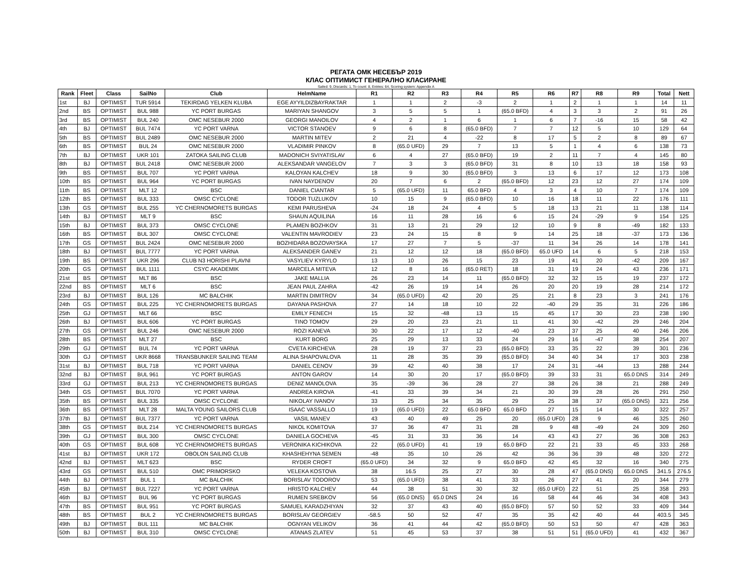РЕГАТА ОМК НЕСЕБЪР 2019
КЛАС ОПТИМИСТ ГЕНЕРАЛНО КЛАСИРАНЕ
Sailed: 9, Discards: 1, To count: 8, Entries: 64, Scoring system: Appendix A
| Rank | Fleet | Class | SailNo | Club | HelmName | R1 | R2 | R3 | R4 | R5 | R6 | R7 | R8 | R9 | Total | Nett |
| --- | --- | --- | --- | --- | --- | --- | --- | --- | --- | --- | --- | --- | --- | --- | --- | --- |
| 1st | BJ | OPTIMIST | TUR 5914 | TEKIRDAG YELKEN KLUBA | EGE AYYILDIZBAYRAKTAR | 1 | 1 | 2 | -3 | 2 | 1 | 2 | 1 | 1 | 14 | 11 |
| 2nd | BS | OPTIMIST | BUL 988 | YC PORT BURGAS | MARIYAN SHANGOV | 3 | 5 | 5 | 1 | (65.0 BFD) | 4 | 3 | 3 | 2 | 91 | 26 |
| 3rd | BS | OPTIMIST | BUL 240 | OMC NESEBUR 2000 | GEORGI MANOILOV | 4 | 2 | 1 | 6 | 1 | 6 | 7 | -16 | 15 | 58 | 42 |
| 4th | BJ | OPTIMIST | BUL 7474 | YC PORT VARNA | VICTOR STANOEV | 9 | 6 | 8 | (65.0 BFD) | 7 | 7 | 12 | 5 | 10 | 129 | 64 |
| 5th | BS | OPTIMIST | BUL 2489 | OMC NESEBUR 2000 | MARTIN MITEV | 2 | 21 | 4 | -22 | 8 | 17 | 5 | 2 | 8 | 89 | 67 |
| 6th | BS | OPTIMIST | BUL 24 | OMC NESEBUR 2000 | VLADIMIR PINKOV | 8 | (65.0 UFD) | 29 | 7 | 13 | 5 | 1 | 4 | 6 | 138 | 73 |
| 7th | BJ | OPTIMIST | UKR 101 | ZATOKA SAILING CLUB | MADONICH SVIYATISLAV | 6 | 4 | 27 | (65.0 BFD) | 19 | 2 | 11 | 7 | 4 | 145 | 80 |
| 8th | BJ | OPTIMIST | BUL 2418 | OMC NESEBUR 2000 | ALEKSANDAR VANGELOV | 7 | 3 | 3 | (65.0 BFD) | 31 | 8 | 10 | 13 | 18 | 158 | 93 |
| 9th | BS | OPTIMIST | BUL 707 | YC PORT VARNA | KALOYAN KALCHEV | 18 | 9 | 30 | (65.0 BFD) | 3 | 13 | 6 | 17 | 12 | 173 | 108 |
| 10th | BS | OPTIMIST | BUL 964 | YC PORT BURGAS | IVAN NAYDENOV | 20 | 7 | 6 | 2 | (65.0 BFD) | 12 | 23 | 12 | 27 | 174 | 109 |
| 11th | BS | OPTIMIST | MLT 12 | BSC | DANIEL CIANTAR | 5 | (65.0 UFD) | 11 | 65.0 BFD | 4 | 3 | 4 | 10 | 7 | 174 | 109 |
| 12th | BS | OPTIMIST | BUL 333 | OMSC CYCLONE | TODOR TUZLUKOV | 10 | 15 | 9 | (65.0 BFD) | 10 | 16 | 18 | 11 | 22 | 176 | 111 |
| 13th | GS | OPTIMIST | BUL 255 | YC CHERNOMORETS BURGAS | KEMI PARUSHEVA | -24 | 18 | 24 | 4 | 5 | 18 | 13 | 21 | 11 | 138 | 114 |
| 14th | BJ | OPTIMIST | MLT 9 | BSC | SHAUN AQUILINA | 16 | 11 | 28 | 16 | 6 | 15 | 24 | -29 | 9 | 154 | 125 |
| 15th | BJ | OPTIMIST | BUL 373 | OMSC CYCLONE | PLAMEN BOZHKOV | 31 | 13 | 21 | 29 | 12 | 10 | 9 | 8 | -49 | 182 | 133 |
| 16th | BS | OPTIMIST | BUL 307 | OMSC CYCLONE | VALENTIN MAVRODIEV | 23 | 24 | 15 | 8 | 9 | 14 | 25 | 18 | -37 | 173 | 136 |
| 17th | GS | OPTIMIST | BUL 2424 | OMC NESEBUR 2000 | BOZHIDARA BOZOVAYSKA | 17 | 27 | 7 | 5 | -37 | 11 | 34 | 26 | 14 | 178 | 141 |
| 18th | BJ | OPTIMIST | BUL 7777 | YC PORT VARNA | ALEKSANDER GANEV | 21 | 12 | 12 | 18 | (65.0 BFD) | 65.0 UFD | 14 | 6 | 5 | 218 | 153 |
| 19th | BS | OPTIMIST | UKR 296 | CLUB N3 HORISHI PLAVNI | VASYLIEV KYRYLO | 13 | 10 | 26 | 15 | 23 | 19 | 41 | 20 | -42 | 209 | 167 |
| 20th | GS | OPTIMIST | BUL 1111 | CSYC AKADEMIK | MARCELA MITEVA | 12 | 8 | 16 | (65.0 RET) | 18 | 31 | 19 | 24 | 43 | 236 | 171 |
| 21st | BS | OPTIMIST | MLT 86 | BSC | JAKE MALLIA | 26 | 23 | 14 | 11 | (65.0 BFD) | 32 | 32 | 15 | 19 | 237 | 172 |
| 22nd | BS | OPTIMIST | MLT 6 | BSC | JEAN PAUL ZAHRA | -42 | 26 | 19 | 14 | 26 | 20 | 20 | 19 | 28 | 214 | 172 |
| 23rd | BJ | OPTIMIST | BUL 126 | MC BALCHIK | MARTIN DIMITROV | 34 | (65.0 UFD) | 42 | 20 | 25 | 21 | 8 | 23 | 3 | 241 | 176 |
| 24th | GS | OPTIMIST | BUL 225 | YC CHERNOMORETS BURGAS | DAYANA PASHOVA | 27 | 14 | 18 | 10 | 22 | -40 | 29 | 35 | 31 | 226 | 186 |
| 25th | GJ | OPTIMIST | MLT 66 | BSC | EMILY FENECH | 15 | 32 | -48 | 13 | 15 | 45 | 17 | 30 | 23 | 238 | 190 |
| 26th | BJ | OPTIMIST | BUL 606 | YC PORT BURGAS | TINO TOMOV | 29 | 20 | 23 | 21 | 11 | 41 | 30 | -42 | 29 | 246 | 204 |
| 27th | GS | OPTIMIST | BUL 246 | OMC NESEBUR 2000 | ROZI KANEVA | 30 | 22 | 17 | 12 | -40 | 23 | 37 | 25 | 40 | 246 | 206 |
| 28th | BS | OPTIMIST | MLT 27 | BSC | KURT BORG | 25 | 29 | 13 | 33 | 24 | 29 | 16 | -47 | 38 | 254 | 207 |
| 29th | GJ | OPTIMIST | BUL 74 | YC PORT VARNA | CVETA KIRCHEVA | 28 | 19 | 37 | 23 | (65.0 BFD) | 33 | 35 | 22 | 39 | 301 | 236 |
| 30th | GJ | OPTIMIST | UKR 8668 | TRANSBUNKER SAILING TEAM | ALINA SHAPOVALOVA | 11 | 28 | 35 | 39 | (65.0 BFD) | 34 | 40 | 34 | 17 | 303 | 238 |
| 31st | BJ | OPTIMIST | BUL 718 | YC PORT VARNA | DANIEL CENOV | 39 | 42 | 40 | 38 | 17 | 24 | 31 | -44 | 13 | 288 | 244 |
| 32nd | BJ | OPTIMIST | BUL 961 | YC PORT BURGAS | ANTON GAROV | 14 | 30 | 20 | 17 | (65.0 BFD) | 39 | 33 | 31 | 65.0 DNS | 314 | 249 |
| 33rd | GJ | OPTIMIST | BUL 213 | YC CHERNOMORETS BURGAS | DENIZ MANOLOVA | 35 | -39 | 36 | 28 | 27 | 38 | 26 | 38 | 21 | 288 | 249 |
| 34th | GS | OPTIMIST | BUL 7070 | YC PORT VARNA | ANDREA KIROVA | -41 | 33 | 39 | 34 | 21 | 30 | 39 | 28 | 26 | 291 | 250 |
| 35th | BS | OPTIMIST | BUL 335 | OMSC CYCLONE | NIKOLAY IVANOV | 33 | 25 | 34 | 35 | 29 | 25 | 38 | 37 | (65.0 DNS) | 321 | 256 |
| 36th | BS | OPTIMIST | MLT 28 | MALTA YOUNG SAILORS CLUB | ISAAC VASSALLO | 19 | (65.0 UFD) | 22 | 65.0 BFD | 65.0 BFD | 27 | 15 | 14 | 30 | 322 | 257 |
| 37th | BJ | OPTIMIST | BUL 7377 | YC PORT VARNA | VASIL MANEV | 43 | 40 | 49 | 25 | 20 | (65.0 UFD) | 28 | 9 | 46 | 325 | 260 |
| 38th | GS | OPTIMIST | BUL 214 | YC CHERNOMORETS BURGAS | NIKOL KOMITOVA | 37 | 36 | 47 | 31 | 28 | 9 | 48 | -49 | 24 | 309 | 260 |
| 39th | GJ | OPTIMIST | BUL 300 | OMSC CYCLONE | DANIELA GOCHEVA | -45 | 31 | 33 | 36 | 14 | 43 | 43 | 27 | 36 | 308 | 263 |
| 40th | GS | OPTIMIST | BUL 608 | YC CHERNOMORETS BURGAS | VERONIKA KICHIKOVA | 22 | (65.0 UFD) | 41 | 19 | 65.0 BFD | 22 | 21 | 33 | 45 | 333 | 268 |
| 41st | BJ | OPTIMIST | UKR 172 | OBOLON SAILING CLUB | KHASHEHYNA SEMEN | -48 | 35 | 10 | 26 | 42 | 36 | 36 | 39 | 48 | 320 | 272 |
| 42nd | BJ | OPTIMIST | MLT 623 | BSC | RYDER CROFT | (65.0 UFD) | 34 | 32 | 9 | 65.0 BFD | 42 | 45 | 32 | 16 | 340 | 275 |
| 43rd | GS | OPTIMIST | BUL 510 | OMC PRIMORSKO | VELEKA KOSTOVA | 38 | 16.5 | 25 | 27 | 30 | 28 | 47 | (65.0 DNS) | 65.0 DNS | 341.5 | 276.5 |
| 44th | BJ | OPTIMIST | BUL 1 | MC BALCHIK | BORISLAV TODOROV | 53 | (65.0 UFD) | 38 | 41 | 33 | 26 | 27 | 41 | 20 | 344 | 279 |
| 45th | BJ | OPTIMIST | BUL 7227 | YC PORT VARNA | HRISTO KALCHEV | 44 | 38 | 51 | 30 | 32 | (65.0 UFD) | 22 | 51 | 25 | 358 | 293 |
| 46th | BJ | OPTIMIST | BUL 96 | YC PORT BURGAS | RUMEN SREBKOV | 56 | (65.0 DNS) | 65.0 DNS | 24 | 16 | 58 | 44 | 46 | 34 | 408 | 343 |
| 47th | BS | OPTIMIST | BUL 951 | YC PORT BURGAS | SAMUEL KARADZHIYAN | 32 | 37 | 43 | 40 | (65.0 BFD) | 57 | 50 | 52 | 33 | 409 | 344 |
| 48th | BS | OPTIMIST | BUL 2 | YC CHERNOMORETS BURGAS | BORISLAV GEORGIEV | -58.5 | 50 | 52 | 47 | 35 | 35 | 42 | 40 | 44 | 403.5 | 345 |
| 49th | BJ | OPTIMIST | BUL 111 | MC BALCHIK | OGNYAN VELIKOV | 36 | 41 | 44 | 42 | (65.0 BFD) | 50 | 53 | 50 | 47 | 428 | 363 |
| 50th | BJ | OPTIMIST | BUL 310 | OMSC CYCLONE | ATANAS ZLATEV | 51 | 45 | 53 | 37 | 38 | 51 | 51 | (65.0 UFD) | 41 | 432 | 367 |